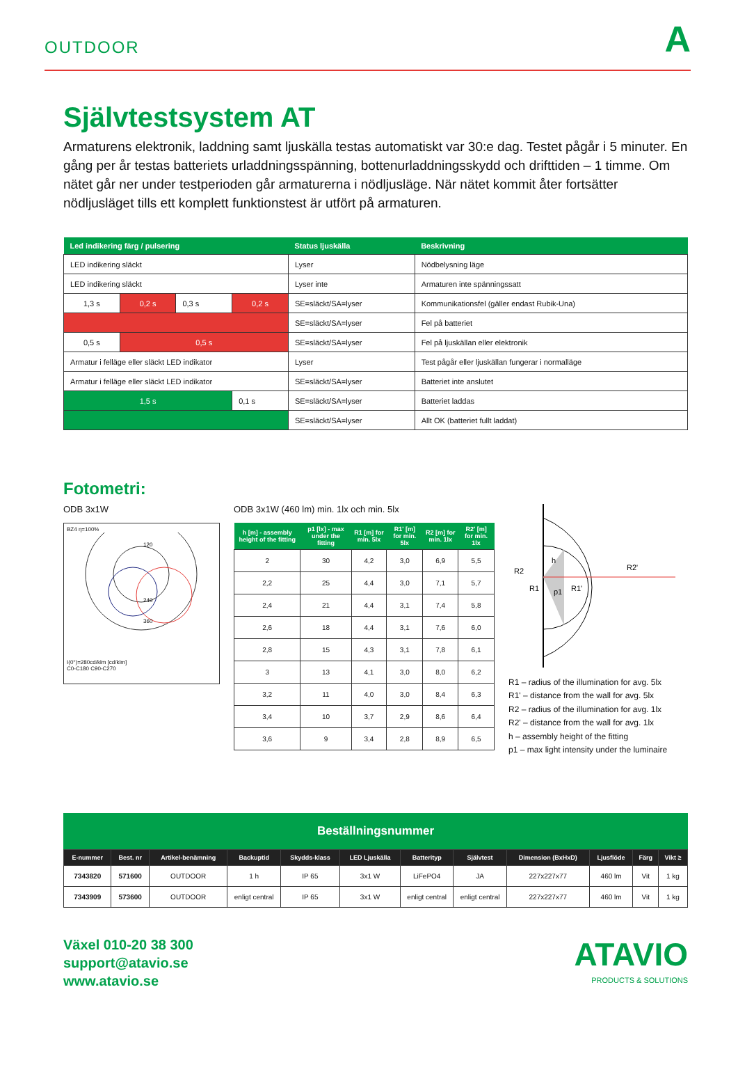OUTDOOR A
Självtestsystem AT
Armaturens elektronik, laddning samt ljuskälla testas automatiskt var 30:e dag. Testet pågår i 5 minuter. En gång per år testas batteriets urladdningsspänning, bottenurladdningsskydd och drifttiden – 1 timme. Om nätet går ner under testperioden går armaturerna i nödljusläge. När nätet kommit åter fortsätter nödljusläget tills ett komplett funktionstest är utfört på armaturen.
| Led indikering färg / pulsering | | | | Status ljuskälla | Beskrivning |
| --- | --- | --- | --- | --- | --- |
| LED indikering släckt | | | | Lyser | Nödbelysning läge |
| LED indikering släckt | | | | Lyser inte | Armaturen inte spänningssatt |
| 1,3 s | 0,2 s | 0,3 s | 0,2 s | SE=släckt/SA=lyser | Kommunikationsfel (gäller endast Rubik-Una) |
| | | | | SE=släckt/SA=lyser | Fel på batteriet |
| 0,5 s | 0,5 s | | | SE=släckt/SA=lyser | Fel på ljuskällan eller elektronik |
| Armatur i felläge eller släckt LED indikator | | | | Lyser | Test pågår eller ljuskällan fungerar i normalläge |
| Armatur i felläge eller släckt LED indikator | | | | SE=släckt/SA=lyser | Batteriet inte anslutet |
| 1,5 s | | | 0,1 s | SE=släckt/SA=lyser | Batteriet laddas |
| | | | | SE=släckt/SA=lyser | Allt OK (batteriet fullt laddat) |
Fotometri:
ODB 3x1W
BZ4 η=100%
120
240
360
I(0°)=280cd/klm [cd/klm]
C0-C180 C90-C270
ODB 3x1W (460 lm) min. 1lx och min. 5lx
| h [m] - assembly height of the fitting | p1 [lx] - max under the fitting | R1 [m] for min. 5lx | R1' [m] for min. 5lx | R2 [m] for min. 1lx | R2' [m] for min. 1lx |
| --- | --- | --- | --- | --- | --- |
| 2 | 30 | 4,2 | 3,0 | 6,9 | 5,5 |
| 2,2 | 25 | 4,4 | 3,0 | 7,1 | 5,7 |
| 2,4 | 21 | 4,4 | 3,1 | 7,4 | 5,8 |
| 2,6 | 18 | 4,4 | 3,1 | 7,6 | 6,0 |
| 2,8 | 15 | 4,3 | 3,1 | 7,8 | 6,1 |
| 3 | 13 | 4,1 | 3,0 | 8,0 | 6,2 |
| 3,2 | 11 | 4,0 | 3,0 | 8,4 | 6,3 |
| 3,4 | 10 | 3,7 | 2,9 | 8,6 | 6,4 |
| 3,6 | 9 | 3,4 | 2,8 | 8,9 | 6,5 |
h
R2
R1
p1
R1'
R2'
R1 – radius of the illumination for avg. 5lx
R1' – distance from the wall for avg. 5lx
R2 – radius of the illumination for avg. 1lx
R2' – distance from the wall for avg. 1lx
h – assembly height of the fitting
p1 – max light intensity under the luminaire
Beställningsnummer
| E-nummer | Best. nr | Artikel-benämning | Backuptid | Skydds-klass | LED Ljuskälla | Batterityp | Självtest | Dimension (BxHxD) | Ljusflöde | Färg | Vikt ≥ |
| --- | --- | --- | --- | --- | --- | --- | --- | --- | --- | --- | --- |
| 7343820 | 571600 | OUTDOOR | 1 h | IP 65 | 3x1 W | LiFePO4 | JA | 227x227x77 | 460 lm | Vit | 1 kg |
| 7343909 | 573600 | OUTDOOR | enligt central | IP 65 | 3x1 W | enligt central | enligt central | 227x227x77 | 460 lm | Vit | 1 kg |
Växel 010-20 38 300
support@atavio.se
www.atavio.se
ATAVIO
PRODUCTS & SOLUTIONS